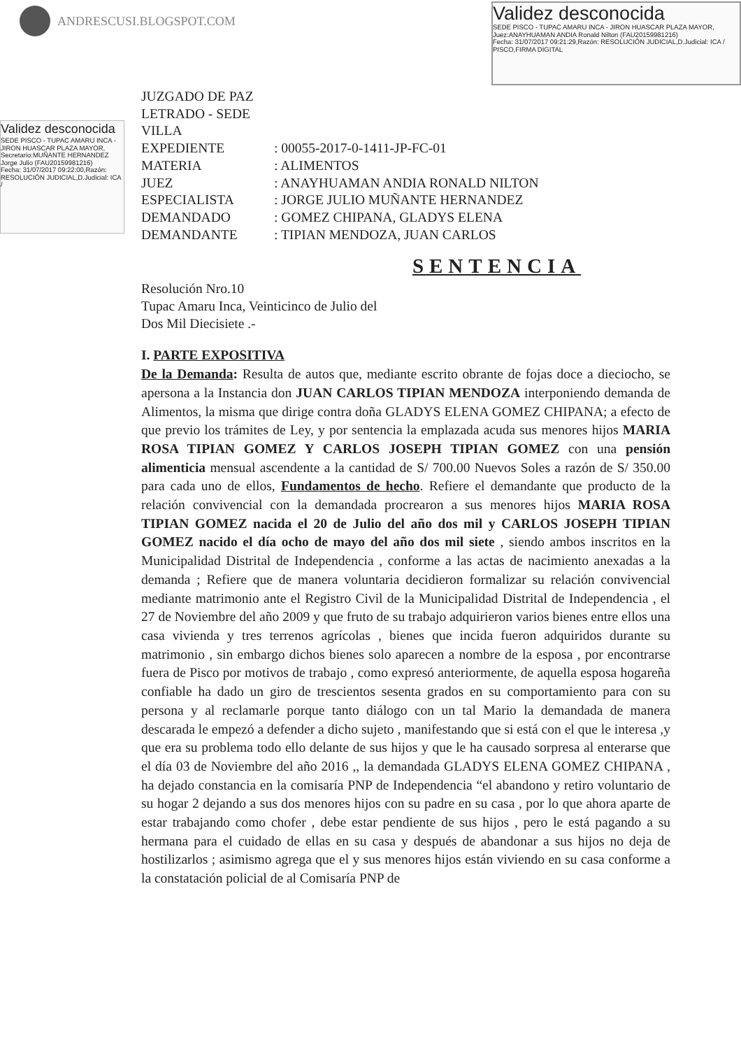ANDRESCUSI.BLOGSPOT.COM
Validez desconocida
SEDE PISCO - TUPAC AMARU INCA - JIRON HUASCAR PLAZA MAYOR,
Juez:ANAYHUAMAN ANDIA Ronald Nilton (FAU20159981216)
Fecha: 31/07/2017 09:21:29,Razón: RESOLUCIÓN JUDICIAL,D.Judicial: ICA / PISCO,FIRMA DIGITAL
Validez desconocida
SEDE PISCO - TUPAC AMARU INCA - JIRON HUASCAR PLAZA MAYOR,
Secretario:MUÑANTE HERNANDEZ Jorge Julio (FAU20159981216)
Fecha: 31/07/2017 09:22:00,Razón: RESOLUCIÓN JUDICIAL,D.Judicial: ICA /
JUZGADO DE PAZ LETRADO - SEDE VILLA
EXPEDIENTE: 00055-2017-0-1411-JP-FC-01
MATERIA: ALIMENTOS
JUEZ: ANAYHUAMAN ANDIA RONALD NILTON
ESPECIALISTA: JORGE JULIO MUÑANTE HERNANDEZ
DEMANDADO: GOMEZ CHIPANA, GLADYS ELENA
DEMANDANTE: TIPIAN MENDOZA, JUAN CARLOS
SENTENCIA
Resolución Nro.10
Tupac Amaru Inca, Veinticinco de Julio del
Dos Mil Diecisiete .-
I. PARTE EXPOSITIVA
De la Demanda: Resulta de autos que, mediante escrito obrante de fojas doce a dieciocho, se apersona a la Instancia don JUAN CARLOS TIPIAN MENDOZA interponiendo demanda de Alimentos, la misma que dirige contra doña GLADYS ELENA GOMEZ CHIPANA; a efecto de que previo los trámites de Ley, y por sentencia la emplazada acuda sus menores hijos MARIA ROSA TIPIAN GOMEZ Y CARLOS JOSEPH TIPIAN GOMEZ con una pensión alimenticia mensual ascendente a la cantidad de S/ 700.00 Nuevos Soles a razón de S/ 350.00 para cada uno de ellos, Fundamentos de hecho. Refiere el demandante que producto de la relación convivencial con la demandada procrearon a sus menores hijos MARIA ROSA TIPIAN GOMEZ nacida el 20 de Julio del año dos mil y CARLOS JOSEPH TIPIAN GOMEZ nacido el día ocho de mayo del año dos mil siete , siendo ambos inscritos en la Municipalidad Distrital de Independencia , conforme a las actas de nacimiento anexadas a la demanda ; Refiere que de manera voluntaria decidieron formalizar su relación convivencial mediante matrimonio ante el Registro Civil de la Municipalidad Distrital de Independencia , el 27 de Noviembre del año 2009 y que fruto de su trabajo adquirieron varios bienes entre ellos una casa vivienda y tres terrenos agrícolas , bienes que incida fueron adquiridos durante su matrimonio , sin embargo dichos bienes solo aparecen a nombre de la esposa , por encontrarse fuera de Pisco por motivos de trabajo , como expresó anteriormente, de aquella esposa hogareña confiable ha dado un giro de trescientos sesenta grados en su comportamiento para con su persona y al reclamarle porque tanto diálogo con un tal Mario la demandada de manera descarada le empezó a defender a dicho sujeto , manifestando que si está con el que le interesa ,y que era su problema todo ello delante de sus hijos y que le ha causado sorpresa al enterarse que el día 03 de Noviembre del año 2016 ,, la demandada GLADYS ELENA GOMEZ CHIPANA , ha dejado constancia en la comisaría PNP de Independencia “el abandono y retiro voluntario de su hogar 2 dejando a sus dos menores hijos con su padre en su casa , por lo que ahora aparte de estar trabajando como chofer , debe estar pendiente de sus hijos , pero le está pagando a su hermana para el cuidado de ellas en su casa y después de abandonar a sus hijos no deja de hostilizarlos ; asimismo agrega que el y sus menores hijos están viviendo en su casa conforme a la constatación policial de al Comisaría PNP de